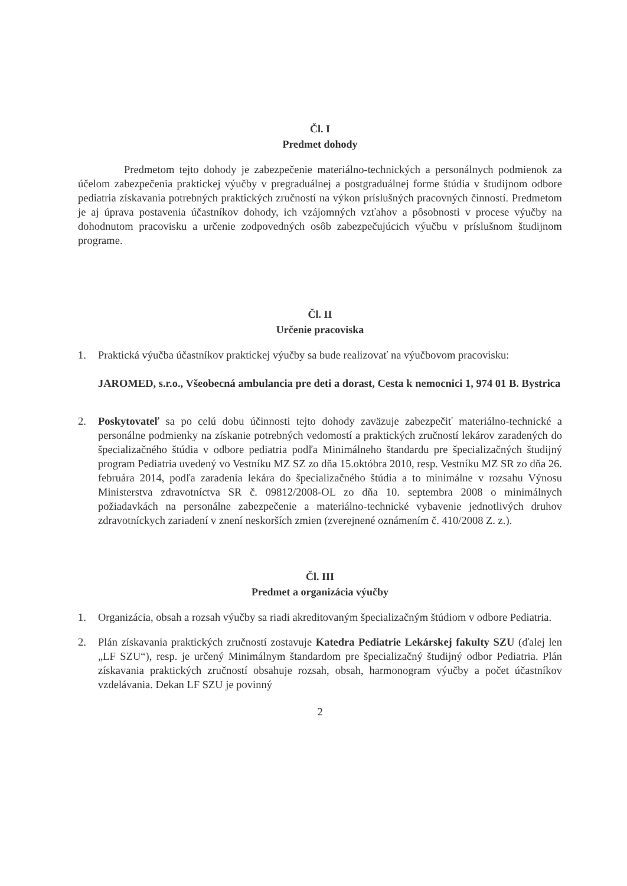Čl. I
Predmet dohody
Predmetom tejto dohody je zabezpečenie materiálno-technických a personálnych podmienok za účelom zabezpečenia praktickej výučby v pregraduálnej a postgraduálnej forme štúdia v študijnom odbore pediatria získavania potrebných praktických zručností na výkon príslušných pracovných činností. Predmetom je aj úprava postavenia účastníkov dohody, ich vzájomných vzťahov a pôsobnosti v procese výučby na dohodnutom pracovisku a určenie zodpovedných osôb zabezpečujúcich výučbu v príslušnom študijnom programe.
Čl. II
Určenie pracoviska
1. Praktická výučba účastníkov praktickej výučby sa bude realizovať na výučbovom pracovisku:
JAROMED, s.r.o., Všeobecná ambulancia pre deti a dorast, Cesta k nemocnici 1, 974 01 B. Bystrica
2. Poskytovateľ sa po celú dobu účinnosti tejto dohody zaväzuje zabezpečiť materiálno-technické a personálne podmienky na získanie potrebných vedomostí a praktických zručností lekárov zaradených do špecializačného štúdia v odbore pediatria podľa Minimálneho štandardu pre špecializačných študijný program Pediatria uvedený vo Vestníku MZ SZ zo dňa 15.októbra 2010, resp. Vestníku MZ SR zo dňa 26. februára 2014, podľa zaradenia lekára do špecializačného štúdia a to minimálne v rozsahu Výnosu Ministerstva zdravotníctva SR č. 09812/2008-OL zo dňa 10. septembra 2008 o minimálnych požiadavkách na personálne zabezpečenie a materiálno-technické vybavenie jednotlivých druhov zdravotníckych zariadení v znení neskorších zmien (zverejnené oznámením č. 410/2008 Z. z.).
Čl. III
Predmet a organizácia výučby
1. Organizácia, obsah a rozsah výučby sa riadi akreditovaným špecializačným štúdiom v odbore Pediatria.
2. Plán získavania praktických zručností zostavuje Katedra Pediatrie Lekárskej fakulty SZU (ďalej len „LF SZU“), resp. je určený Minimálnym štandardom pre špecializačný študijný odbor Pediatria. Plán získavania praktických zručností obsahuje rozsah, obsah, harmonogram výučby a počet účastníkov vzdelávania. Dekan LF SZU je povinný
2